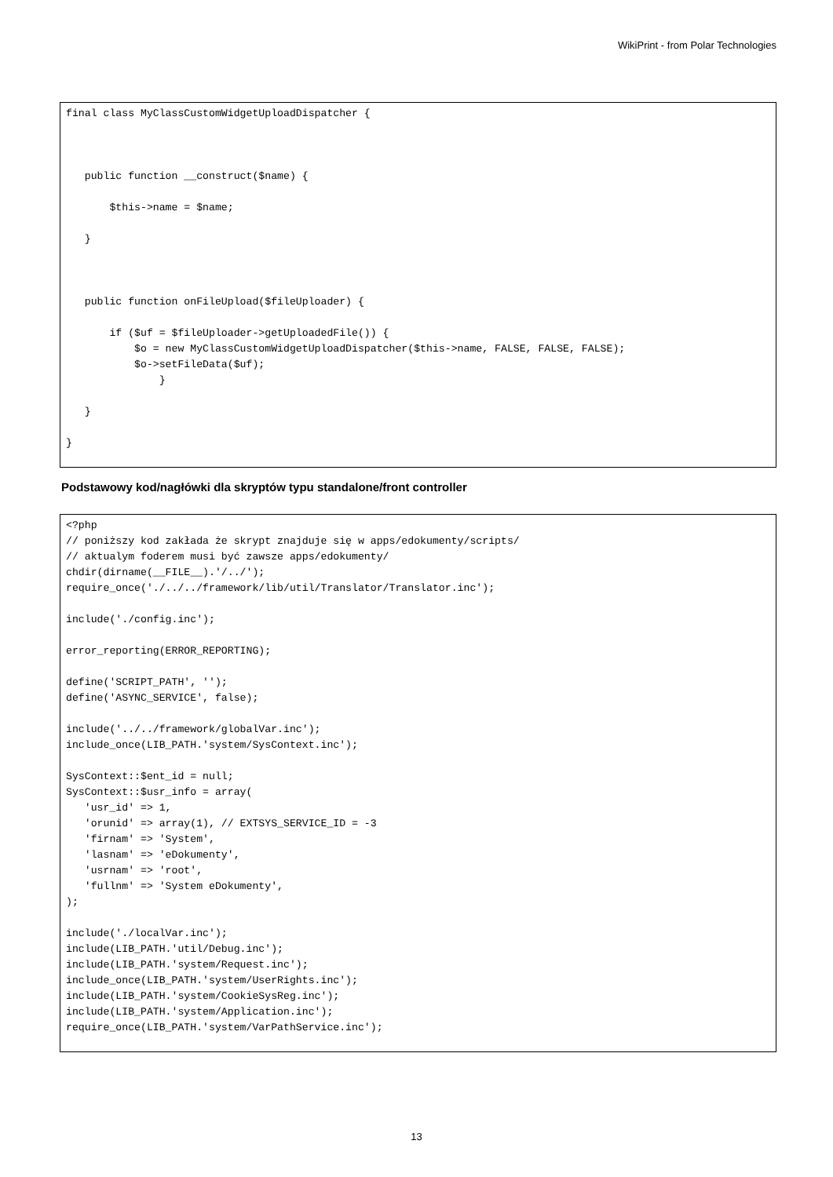WikiPrint - from Polar Technologies
final class MyClassCustomWidgetUploadDispatcher {



   public function __construct($name) {

       $this->name = $name;

   }



   public function onFileUpload($fileUploader) {

       if ($uf = $fileUploader->getUploadedFile()) {
           $o = new MyClassCustomWidgetUploadDispatcher($this->name, FALSE, FALSE, FALSE);
           $o->setFileData($uf);
               }

   }

}
Podstawowy kod/nagłówki dla skryptów typu standalone/front controller
<?php
// poniższy kod zakłada że skrypt znajduje się w apps/edokumenty/scripts/
// aktualym foderem musi być zawsze apps/edokumenty/
chdir(dirname(__FILE__).'/../');
require_once('./../../framework/lib/util/Translator/Translator.inc');

include('./config.inc');

error_reporting(ERROR_REPORTING);

define('SCRIPT_PATH', '');
define('ASYNC_SERVICE', false);

include('../../framework/globalVar.inc');
include_once(LIB_PATH.'system/SysContext.inc');

SysContext::$ent_id = null;
SysContext::$usr_info = array(
   'usr_id' => 1,
   'orunid' => array(1), // EXTSYS_SERVICE_ID = -3
   'firnam' => 'System',
   'lasnam' => 'eDokumenty',
   'usrnam' => 'root',
   'fullnm' => 'System eDokumenty',
);

include('./localVar.inc');
include(LIB_PATH.'util/Debug.inc');
include(LIB_PATH.'system/Request.inc');
include_once(LIB_PATH.'system/UserRights.inc');
include(LIB_PATH.'system/CookieSysReg.inc');
include(LIB_PATH.'system/Application.inc');
require_once(LIB_PATH.'system/VarPathService.inc');
13